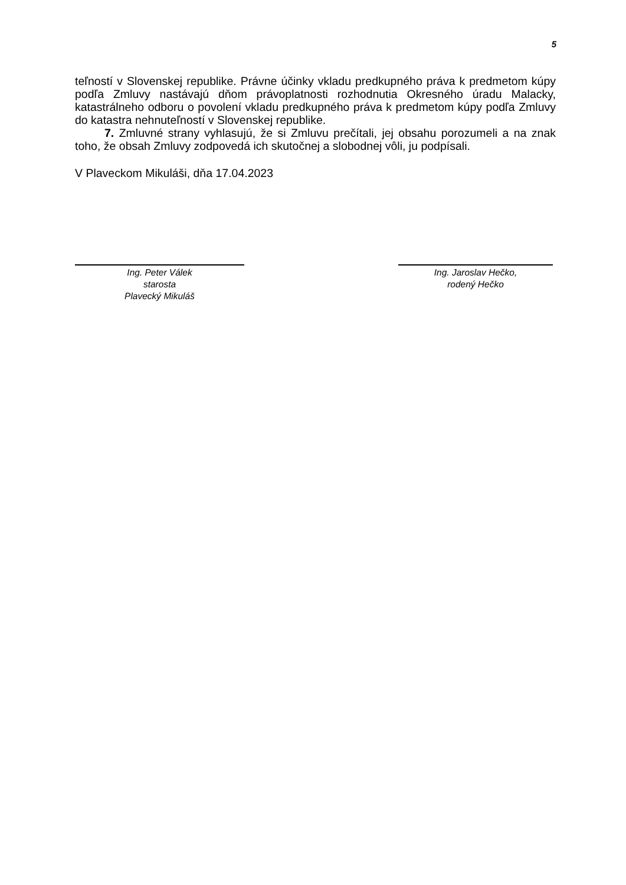5
teľností v Slovenskej republike. Právne účinky vkladu predkupného práva k predmetom kúpy podľa Zmluvy nastávajú dňom právoplatnosti rozhodnutia Okresného úradu Malacky, katastrálneho odboru o povolení vkladu predkupného práva k predmetom kúpy podľa Zmluvy do katastra nehnuteľností v Slovenskej republike.
7. Zmluvné strany vyhlasujú, že si Zmluvu prečítali, jej obsahu porozumeli a na znak toho, že obsah Zmluvy zodpovedá ich skutočnej a slobodnej vôli, ju podpísali.
V Plaveckom Mikuláši, dňa 17.04.2023
Ing. Peter Válek
starosta
Plavecký Mikuláš
Ing. Jaroslav Hečko,
rodený Hečko